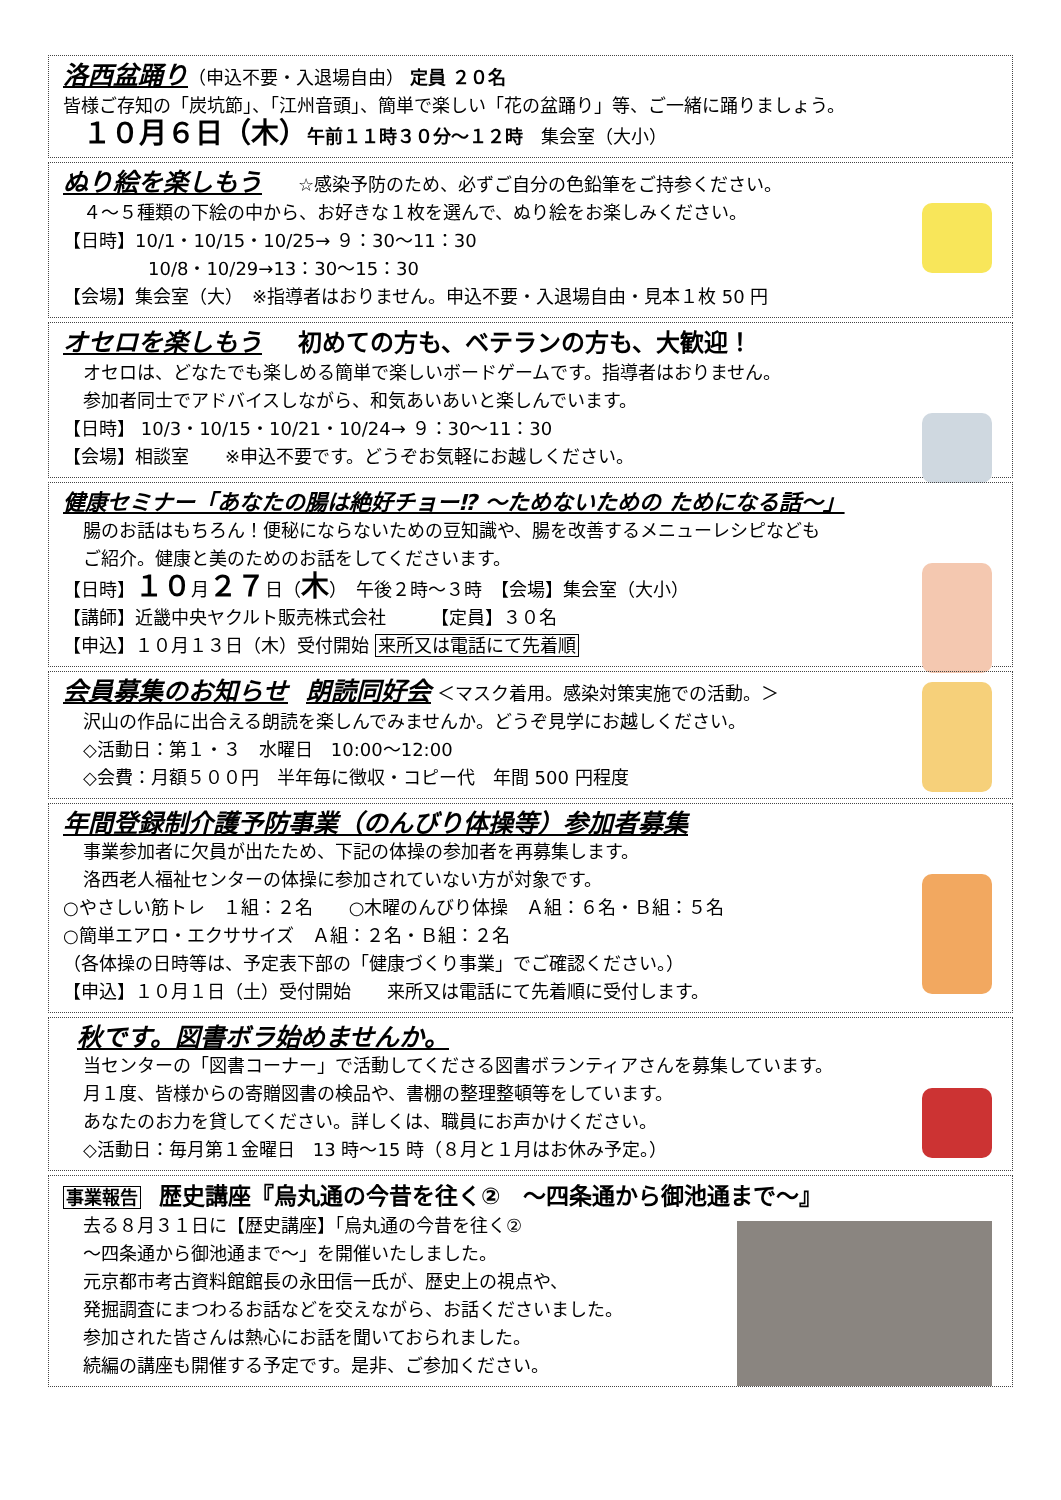洛西盆踊り（申込不要・入退場自由） 定員 ２０名
皆様ご存知の「炭坑節」、「江州音頭」、簡単で楽しい「花の盆踊り」等、ご一緒に踊りましょう。
１０月６日（木）午前１１時３０分～１２時　集会室（大小）
ぬり絵を楽しもう　　☆感染予防のため、必ずご自分の色鉛筆をご持参ください。
４～５種類の下絵の中から、お好きな１枚を選んで、ぬり絵をお楽しみください。
【日時】10/1・10/15・10/25→ ９：30～11：30
10/8・10/29→13：30～15：30
【会場】集会室（大）　※指導者はおりません。申込不要・入退場自由・見本１枚 50 円
オセロを楽しもう　　初めての方も、ベテランの方も、大歓迎！
オセロは、どなたでも楽しめる簡単で楽しいボードゲームです。指導者はおりません。
参加者同士でアドバイスしながら、和気あいあいと楽しんでいます。
【日時】 10/3・10/15・10/21・10/24→ ９：30～11：30
【会場】相談室　　※申込不要です。どうぞお気軽にお越しください。
健康セミナー「あなたの腸は絶好チョー⁉ ～ためないための ためになる話～」
腸のお話はもちろん！便秘にならないための豆知識や、腸を改善するメニューレシピなども
ご紹介。健康と美のためのお話をしてくださいます。
【日時】１０月２７日（木）　午後２時～３時　【会場】集会室（大小）
【講師】近畿中央ヤクルト販売株式会社　　　【定員】３０名
【申込】１０月１３日（木）受付開始 来所又は電話にて先着順
会員募集のお知らせ　朗読同好会 ＜マスク着用。感染対策実施での活動。＞
沢山の作品に出合える朗読を楽しんでみませんか。どうぞ見学にお越しください。
◇活動日：第１・３　水曜日　10:00～12:00
◇会費：月額５００円　半年毎に徴収・コピー代　年間 500 円程度
年間登録制介護予防事業（のんびり体操等）参加者募集
事業参加者に欠員が出たため、下記の体操の参加者を再募集します。
洛西老人福祉センターの体操に参加されていない方が対象です。
○やさしい筋トレ　１組：２名　　○木曜のんびり体操　Ａ組：６名・Ｂ組：５名
○簡単エアロ・エクササイズ　Ａ組：２名・Ｂ組：２名
（各体操の日時等は、予定表下部の「健康づくり事業」でご確認ください。）
【申込】１０月１日（土）受付開始　　来所又は電話にて先着順に受付します。
秋です。図書ボラ始めませんか。
当センターの「図書コーナー」で活動してくださる図書ボランティアさんを募集しています。
月１度、皆様からの寄贈図書の検品や、書棚の整理整頓等をしています。
あなたのお力を貸してください。詳しくは、職員にお声かけください。
◇活動日：毎月第１金曜日　13 時～15 時（８月と１月はお休み予定。）
事業報告　歴史講座『烏丸通の今昔を往く②　～四条通から御池通まで～』
去る８月３１日に【歴史講座】「烏丸通の今昔を往く②
～四条通から御池通まで～」を開催いたしました。
元京都市考古資料館館長の永田信一氏が、歴史上の視点や、
発掘調査にまつわるお話などを交えながら、お話くださいました。
参加された皆さんは熱心にお話を聞いておられました。
続編の講座も開催する予定です。是非、ご参加ください。